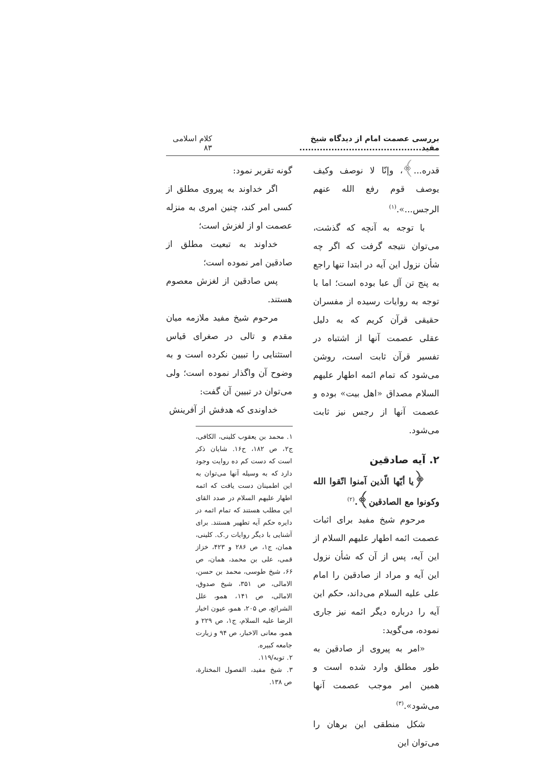بررسی عصمت امام از دیدگاه شیخ مفید.......................................... کلام اسلامی ۸۳
قدره...﴾، وإنّا لا نوصف وکیف یوصف قوم رفع الله عنهم الرجس...».<sup>(۱)</sup>
با توجه به آنچه که گذشت، می‌توان نتیجه گرفت که اگر چه شأن نزول این آیه در ابتدا تنها راجع به پنج تن آل عبا بوده است؛ اما با توجه به روایات رسیده از مفسران حقیقی قرآن کریم که به دلیل عقلی عصمت آنها از اشتباه در تفسیر قرآن ثابت است، روشن می‌شود که تمام ائمه اطهار علیهم السلام مصداق «اهل بیت» بوده و عصمت آنها از رجس نیز ثابت می‌شود.
۲. آیه صادقین
﴿یا أیّها الّذین آمنوا اتّقوا الله وکونوا مع الصادقین﴾.<sup>(۲)</sup>
مرحوم شیخ مفید برای اثبات عصمت ائمه اطهار علیهم السلام از این آیه، پس از آن که شأن نزول این آیه و مراد از صادقین را امام علی علیه السلام می‌داند، حکم این آیه را درباره دیگر ائمه نیز جاری نموده، می‌گوید:
«امر به پیروی از صادقین به طور مطلق وارد شده است و همین امر موجب عصمت آنها می‌شود».<sup>(۳)</sup>
شکل منطقی این برهان را می‌توان این
گونه تقریر نمود:
اگر خداوند به پیروی مطلق از کسی امر کند، چنین امری به منزله عصمت او از لغزش است؛
خداوند به تبعیت مطلق از صادقین امر نموده است؛
پس صادقین از لغزش معصوم هستند.
مرحوم شیخ مفید ملازمه میان مقدم و تالی در صغرای قیاس استثنایی را تبیین نکرده است و به وضوح آن واگذار نموده است؛ ولی می‌توان در تبیین آن گفت:
خداوندی که هدفش از آفرینش
۱. محمد بن یعقوب کلینی، الکافی، ج۲، ص ۱۸۲، ح۱۶. شایان ذکر است که دست کم ده روایت وجود دارد که به وسیله آنها می‌توان به این اطمینان دست یافت که ائمه اطهار علیهم السلام در صدد القای این مطلب هستند که تمام ائمه در دایره حکم آیه تطهیر هستند. برای آشنایی با دیگر روایات ر.ک. کلینی، همان، ج۱، ص ۲۸۶ و ۴۲۳، خزاز قمی، علی بن محمد، همان، ص ۶۶، شیخ طوسی، محمد بن حسن، الامالی، ص ۳۵۱، شیخ صدوق، الامالی، ص ۱۴۱، همو، علل الشرائع، ص ۲۰۵، همو، عیون اخبار الرضا علیه السلام، ج۱، ص ۲۲۹ و همو، معانی الاخبار، ص ۹۴ و زیارت جامعه کبیره.
۲. توبه/۱۱۹.
۳. شیخ مفید، الفصول المختارة، ص ۱۳۸.